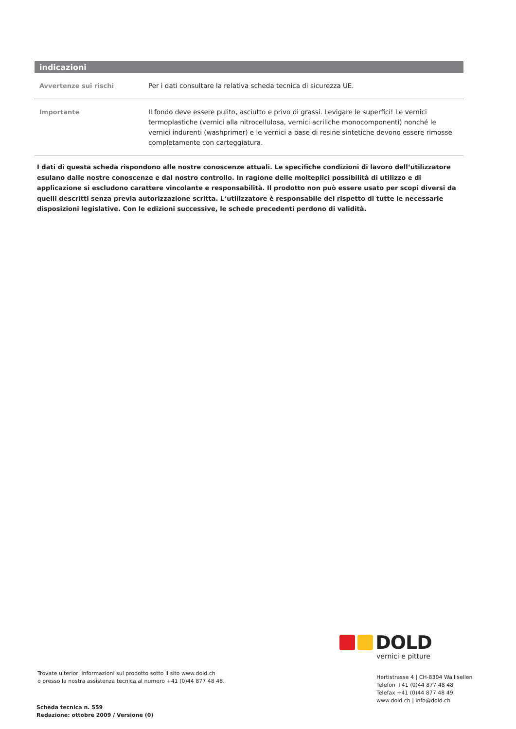indicazioni
| Avvertenze sui rischi | Per i dati consultare la relativa scheda tecnica di sicurezza UE. |
| Importante | Il fondo deve essere pulito, asciutto e privo di grassi. Levigare le superfici! Le vernici termoplastiche (vernici alla nitrocellulosa, vernici acriliche monocomponenti) nonché le vernici indurenti (washprimer) e le vernici a base di resine sintetiche devono essere rimosse completamente con carteggiatura. |
I dati di questa scheda rispondono alle nostre conoscenze attuali. Le specifiche condizioni di lavoro dell‘utilizzatore esulano dalle nostre conoscenze e dal nostro controllo. In ragione delle molteplici possibilità di utilizzo e di applicazione si escludono carattere vincolante e responsabilità. Il prodotto non può essere usato per scopi diversi da quelli descritti senza previa autorizzazione scritta. L‘utilizzatore è responsabile del rispetto di tutte le necessarie disposizioni legislative. Con le edizioni successive, le schede precedenti perdono di validità.
DOLD
vernici e pitture
Trovate ulteriori informazioni sul prodotto sotto il sito www.dold.ch
o presso la nostra assistenza tecnica al numero +41 (0)44 877 48 48.
Scheda tecnica n. 559
Redazione: ottobre 2009 / Versione (0)
Hertistrasse 4 | CH-8304 Wallisellen
Telefon +41 (0)44 877 48 48
Telefax +41 (0)44 877 48 49
www.dold.ch | info@dold.ch